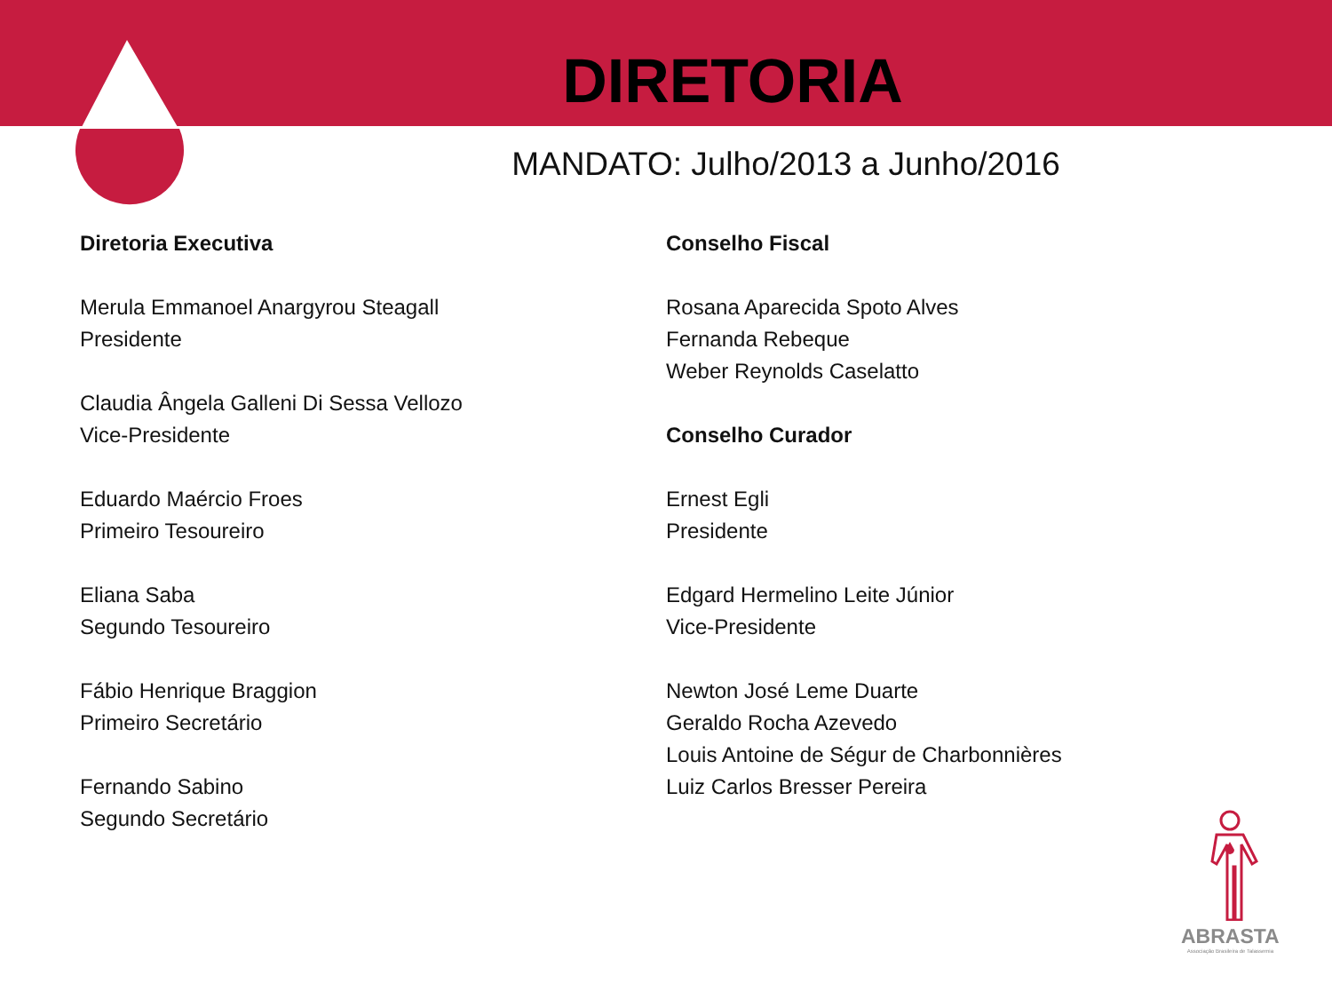DIRETORIA
MANDATO: Julho/2013 a Junho/2016
Diretoria Executiva
Merula Emmanoel Anargyrou Steagall
Presidente
Claudia Ângela Galleni Di Sessa Vellozo
Vice-Presidente
Eduardo Maércio Froes
Primeiro Tesoureiro
Eliana Saba
Segundo Tesoureiro
Fábio Henrique Braggion
Primeiro Secretário
Fernando Sabino
Segundo Secretário
Conselho Fiscal
Rosana Aparecida Spoto Alves
Fernanda Rebeque
Weber Reynolds Caselatto
Conselho Curador
Ernest Egli
Presidente
Edgard Hermelino Leite Júnior
Vice-Presidente
Newton José Leme Duarte
Geraldo Rocha Azevedo
Louis Antoine de Ségur de Charbonnières
Luiz Carlos Bresser Pereira
ABRASTA
Associação Brasileira de Talassemia